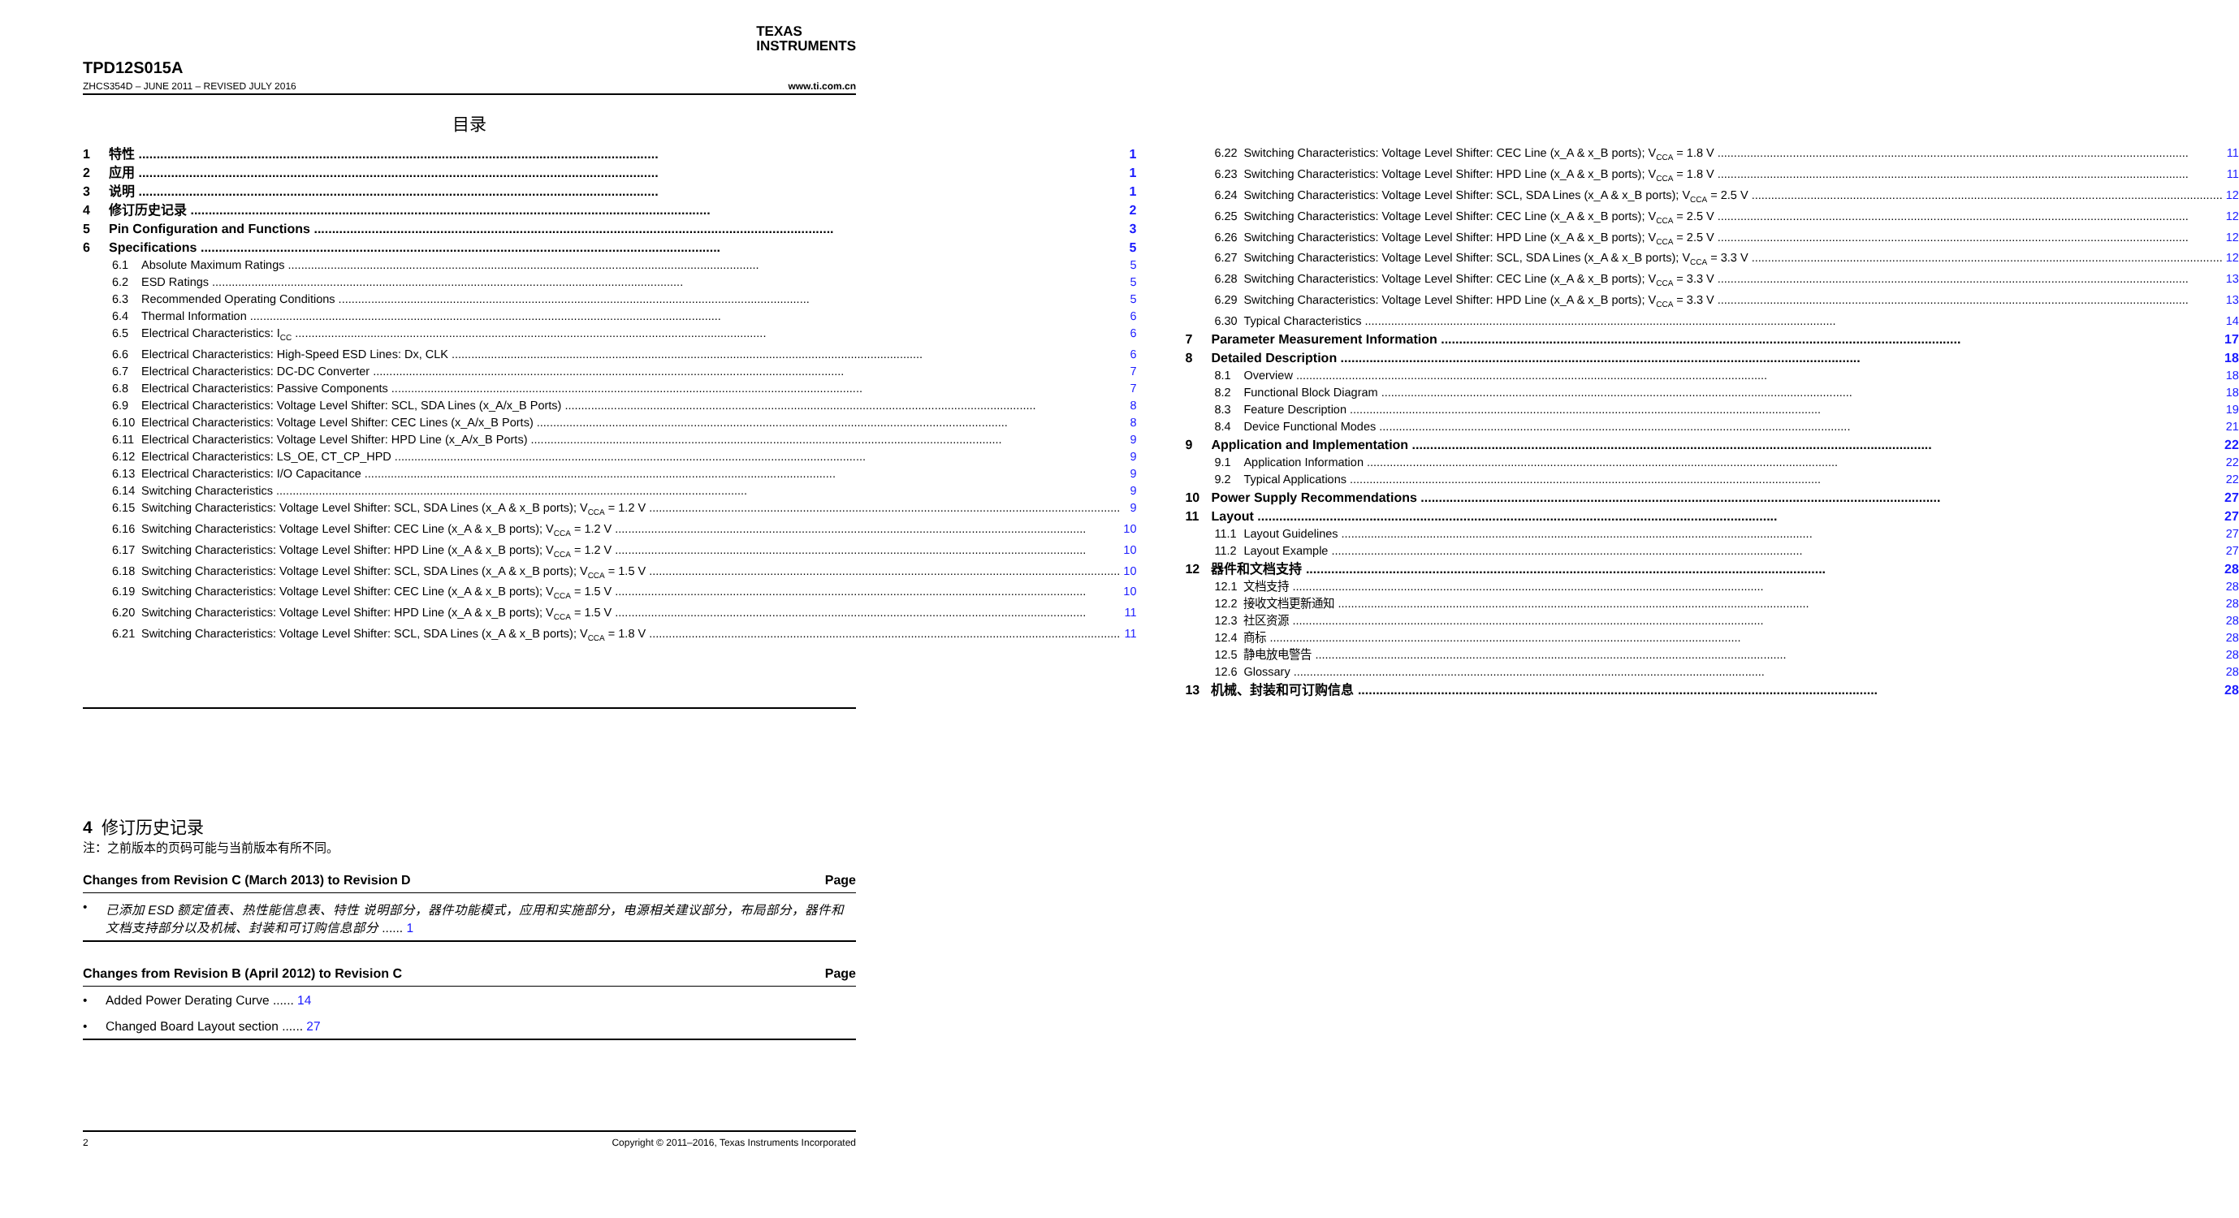TEXAS
INSTRUMENTS
TPD12S015A
ZHCS354D – JUNE 2011 – REVISED JULY 2016 www.ti.com.cn
目录
1 特性 1
2 应用 1
3 说明 1
4 修订历史记录 2
5 Pin Configuration and Functions 3
6 Specifications 5
6.1 Absolute Maximum Ratings 5
6.2 ESD Ratings 5
6.3 Recommended Operating Conditions 5
6.4 Thermal Information 6
6.5 Electrical Characteristics: I<sub>CC</sub> 6
6.6 Electrical Characteristics: High-Speed ESD Lines: Dx, CLK 6
6.7 Electrical Characteristics: DC-DC Converter 7
6.8 Electrical Characteristics: Passive Components 7
6.9 Electrical Characteristics: Voltage Level Shifter: SCL, SDA Lines (x_A/x_B Ports) 8
6.10 Electrical Characteristics: Voltage Level Shifter: CEC Lines (x_A/x_B Ports) 8
6.11 Electrical Characteristics: Voltage Level Shifter: HPD Line (x_A/x_B Ports) 9
6.12 Electrical Characteristics: LS_OE, CT_CP_HPD 9
6.13 Electrical Characteristics: I/O Capacitance 9
6.14 Switching Characteristics 9
6.15 Switching Characteristics: Voltage Level Shifter: SCL, SDA Lines (x_A & x_B ports); V<sub>CCA</sub> = 1.2 V 9
6.16 Switching Characteristics: Voltage Level Shifter: CEC Line (x_A & x_B ports); V<sub>CCA</sub> = 1.2 V 10
6.17 Switching Characteristics: Voltage Level Shifter: HPD Line (x_A & x_B ports); V<sub>CCA</sub> = 1.2 V 10
6.18 Switching Characteristics: Voltage Level Shifter: SCL, SDA Lines (x_A & x_B ports); V<sub>CCA</sub> = 1.5 V 10
6.19 Switching Characteristics: Voltage Level Shifter: CEC Line (x_A & x_B ports); V<sub>CCA</sub> = 1.5 V 10
6.20 Switching Characteristics: Voltage Level Shifter: HPD Line (x_A & x_B ports); V<sub>CCA</sub> = 1.5 V 11
6.21 Switching Characteristics: Voltage Level Shifter: SCL, SDA Lines (x_A & x_B ports); V<sub>CCA</sub> = 1.8 V 11
6.22 Switching Characteristics: Voltage Level Shifter: CEC Line (x_A & x_B ports); V<sub>CCA</sub> = 1.8 V 11
6.23 Switching Characteristics: Voltage Level Shifter: HPD Line (x_A & x_B ports); V<sub>CCA</sub> = 1.8 V 11
6.24 Switching Characteristics: Voltage Level Shifter: SCL, SDA Lines (x_A & x_B ports); V<sub>CCA</sub> = 2.5 V 12
6.25 Switching Characteristics: Voltage Level Shifter: CEC Line (x_A & x_B ports); V<sub>CCA</sub> = 2.5 V 12
6.26 Switching Characteristics: Voltage Level Shifter: HPD Line (x_A & x_B ports); V<sub>CCA</sub> = 2.5 V 12
6.27 Switching Characteristics: Voltage Level Shifter: SCL, SDA Lines (x_A & x_B ports); V<sub>CCA</sub> = 3.3 V 12
6.28 Switching Characteristics: Voltage Level Shifter: CEC Line (x_A & x_B ports); V<sub>CCA</sub> = 3.3 V 13
6.29 Switching Characteristics: Voltage Level Shifter: HPD Line (x_A & x_B ports); V<sub>CCA</sub> = 3.3 V 13
6.30 Typical Characteristics 14
7 Parameter Measurement Information 17
8 Detailed Description 18
8.1 Overview 18
8.2 Functional Block Diagram 18
8.3 Feature Description 19
8.4 Device Functional Modes 21
9 Application and Implementation 22
9.1 Application Information 22
9.2 Typical Applications 22
10 Power Supply Recommendations 27
11 Layout 27
11.1 Layout Guidelines 27
11.2 Layout Example 27
12 器件和文档支持 28
12.1 文档支持 28
12.2 接收文档更新通知 28
12.3 社区资源 28
12.4 商标 28
12.5 静电放电警告 28
12.6 Glossary 28
13 机械、封装和可订购信息 28
4 修订历史记录
注：之前版本的页码可能与当前版本有所不同。
Changes from Revision C (March 2013) to Revision D Page
已添加 ESD 额定值表、热性能信息表、特性 说明部分，器件功能模式，应用和实施部分，电源相关建议部分，布局部分，器件和文档支持部分以及机械、封装和可订购信息部分 ...... 1
Changes from Revision B (April 2012) to Revision C Page
Added Power Derating Curve ...... 14
Changed Board Layout section ...... 27
2 Copyright © 2011–2016, Texas Instruments Incorporated